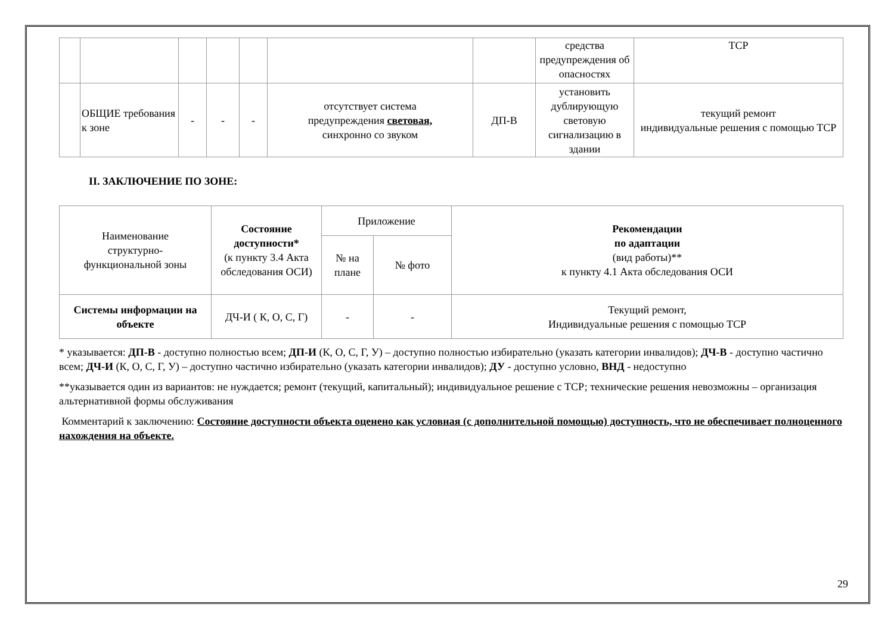| | | | | | | | средства предупреждения об опасностях | ТСР |
| | ОБЩИЕ требования к зоне | - | - | - | отсутствует система предупреждения световая, синхронно со звуком | ДП-В | установить дублирующую световую сигнализацию в здании | текущий ремонт индивидуальные решения с помощью ТСР |
II. ЗАКЛЮЧЕНИЕ ПО ЗОНЕ:
| Наименование структурно- функциональной зоны | Состояние доступности* (к пункту 3.4 Акта обследования ОСИ) | Приложение | | Рекомендации по адаптации (вид работы)** к пункту 4.1 Акта обследования ОСИ |
| --- | --- | --- | --- | --- |
| | | № на плане | № фото | |
| Системы информации на объекте | ДЧ-И ( К, О, С, Г) | - | - | Текущий ремонт, Индивидуальные решения с помощью ТСР |
* указывается: ДП-В - доступно полностью всем; ДП-И (К, О, С, Г, У) – доступно полностью избирательно (указать категории инвалидов); ДЧ-В - доступно частично всем; ДЧ-И (К, О, С, Г, У) – доступно частично избирательно (указать категории инвалидов); ДУ - доступно условно, ВНД - недоступно
**указывается один из вариантов: не нуждается; ремонт (текущий, капитальный); индивидуальное решение с ТСР; технические решения невозможны – организация альтернативной формы обслуживания
Комментарий к заключению: Состояние доступности объекта оценено как условная (с дополнительной помощью) доступность, что не обеспечивает полноценного нахождения на объекте.
29